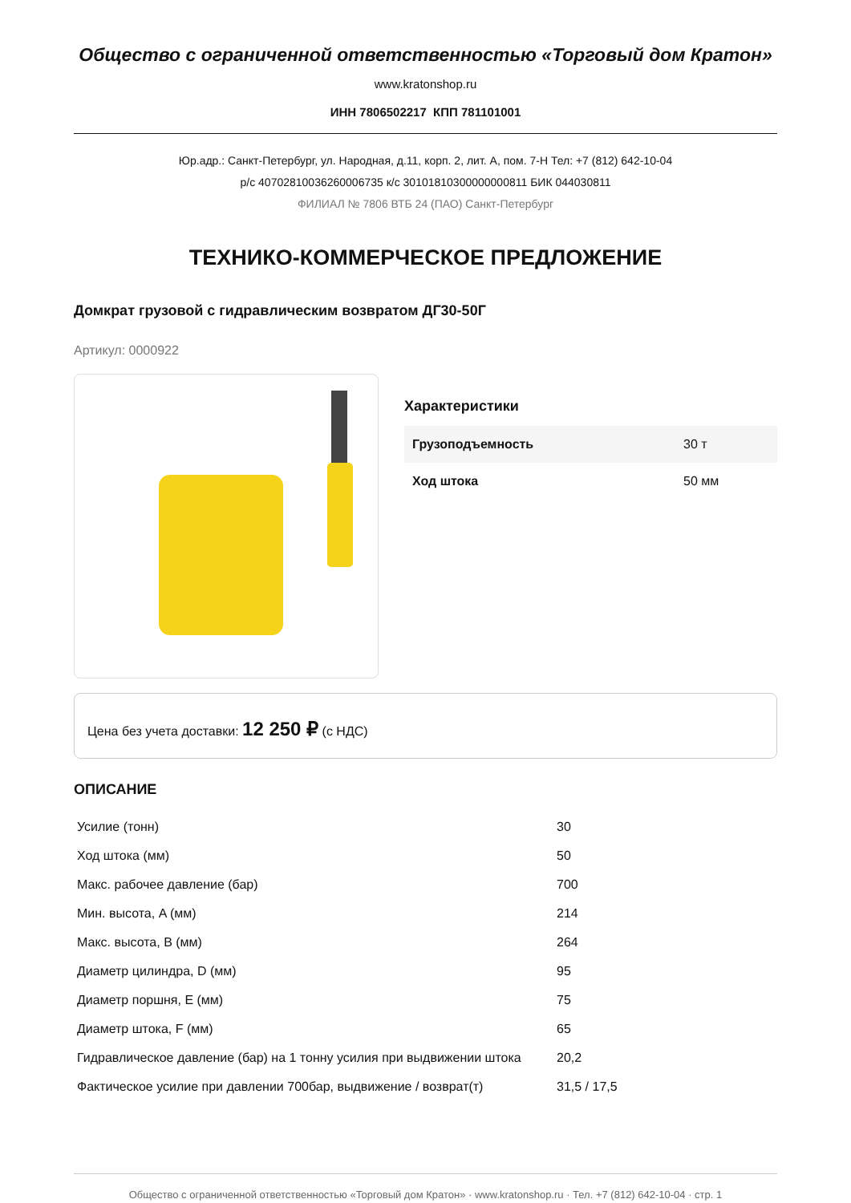Общество с ограниченной ответственностью «Торговый дом Кратон»
www.kratonshop.ru
ИНН 7806502217 КПП 781101001
Юр.адр.: Санкт-Петербург, ул. Народная, д.11, корп. 2, лит. А, пом. 7-Н Тел: +7 (812) 642-10-04
р/с 40702810036260006735 к/с 30101810300000000811 БИК 044030811
ФИЛИАЛ № 7806 ВТБ 24 (ПАО) Санкт-Петербург
ТЕХНИКО-КОММЕРЧЕСКОЕ ПРЕДЛОЖЕНИЕ
Домкрат грузовой с гидравлическим возвратом ДГ30-50Г
Артикул: 0000922
Характеристики
| Грузоподъемность | 30 т |
| Ход штока | 50 мм |
Цена без учета доставки: 12 250 ₽ (с НДС)
ОПИСАНИЕ
| Усилие (тонн) | 30 |
| Ход штока (мм) | 50 |
| Макс. рабочее давление (бар) | 700 |
| Мин. высота, A (мм) | 214 |
| Макс. высота, B (мм) | 264 |
| Диаметр цилиндра, D (мм) | 95 |
| Диаметр поршня, E (мм) | 75 |
| Диаметр штока, F (мм) | 65 |
| Гидравлическое давление (бар) на 1 тонну усилия при выдвижении штока | 20,2 |
| Фактическое усилие при давлении 700бар, выдвижение / возврат(т) | 31,5 / 17,5 |
Общество с ограниченной ответственностью «Торговый дом Кратон» · www.kratonshop.ru · Тел. +7 (812) 642-10-04 · стр. 1